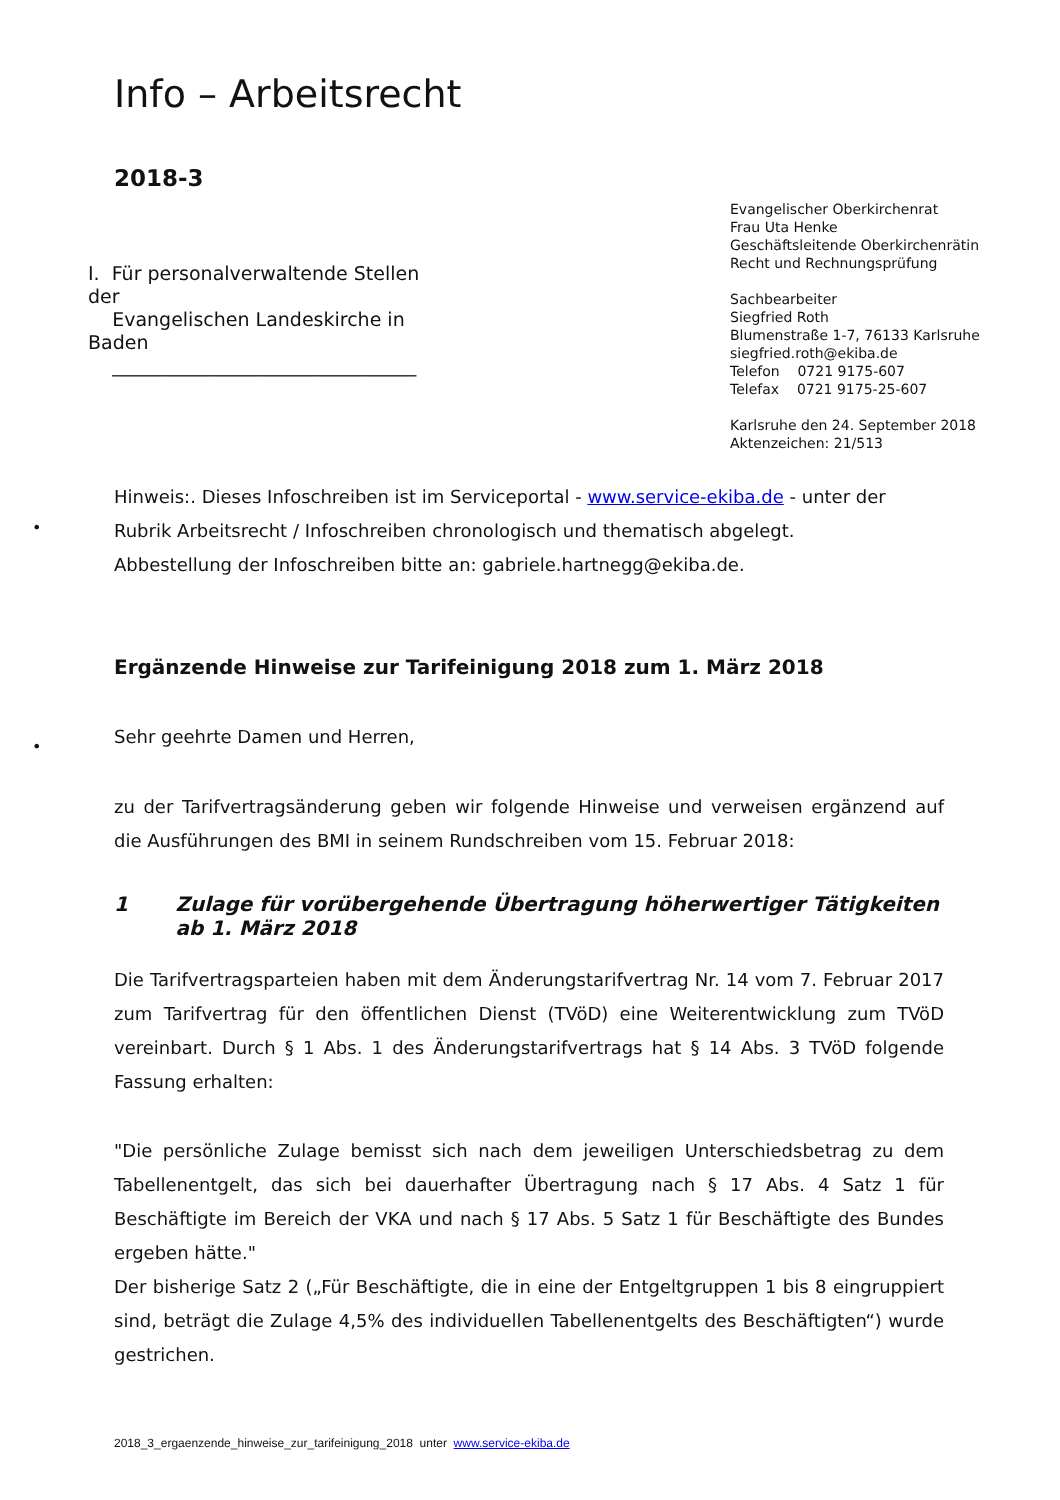Info – Arbeitsrecht
2018-3
Evangelischer Oberkirchenrat
Frau Uta Henke
Geschäftsleitende Oberkirchenrätin
Recht und Rechnungsprüfung
Sachbearbeiter
Siegfried Roth
Blumenstraße 1-7, 76133 Karlsruhe
siegfried.roth@ekiba.de
Telefon 0721 9175-607
Telefax 0721 9175-25-607
Karlsruhe den 24. September 2018
Aktenzeichen: 21/513
I. Für personalverwaltende Stellen der
Evangelischen Landeskirche in Baden
________________________________
Hinweis:. Dieses Infoschreiben ist im Serviceportal - www.service-ekiba.de - unter der Rubrik Arbeitsrecht / Infoschreiben chronologisch und thematisch abgelegt.
Abbestellung der Infoschreiben bitte an: gabriele.hartnegg@ekiba.de.
•
•
Ergänzende Hinweise zur Tarifeinigung 2018 zum 1. März 2018
Sehr geehrte Damen und Herren,
zu der Tarifvertragsänderung geben wir folgende Hinweise und verweisen ergänzend auf die Ausführungen des BMI in seinem Rundschreiben vom 15. Februar 2018:
1 Zulage für vorübergehende Übertragung höherwertiger Tätigkeiten ab 1. März 2018
Die Tarifvertragsparteien haben mit dem Änderungstarifvertrag Nr. 14 vom 7. Februar 2017 zum Tarifvertrag für den öffentlichen Dienst (TVöD) eine Weiterentwicklung zum TVöD vereinbart. Durch § 1 Abs. 1 des Änderungstarifvertrags hat § 14 Abs. 3 TVöD folgende Fassung erhalten:
"Die persönliche Zulage bemisst sich nach dem jeweiligen Unterschiedsbetrag zu dem Tabellenentgelt, das sich bei dauerhafter Übertragung nach § 17 Abs. 4 Satz 1 für Beschäftigte im Bereich der VKA und nach § 17 Abs. 5 Satz 1 für Beschäftigte des Bundes ergeben hätte."
Der bisherige Satz 2 („Für Beschäftigte, die in eine der Entgeltgruppen 1 bis 8 eingruppiert sind, beträgt die Zulage 4,5% des individuellen Tabellenentgelts des Beschäftigten“) wurde gestrichen.
2018_3_ergaenzende_hinweise_zur_tarifeinigung_2018 unter www.service-ekiba.de